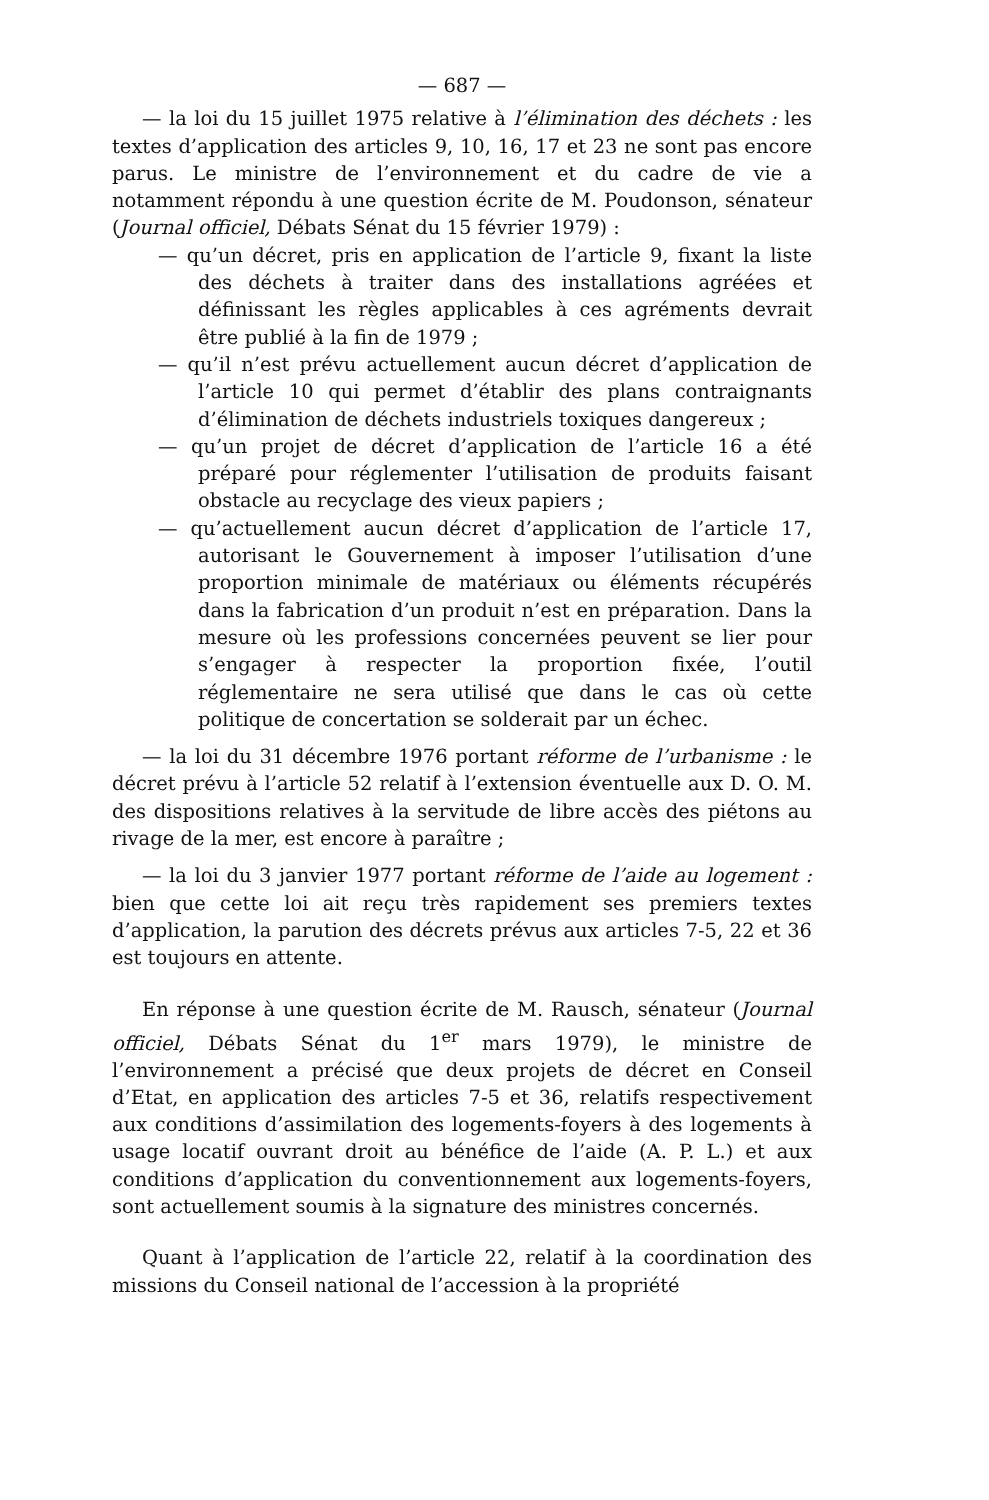— 687 —
— la loi du 15 juillet 1975 relative à l’élimination des déchets : les textes d’application des articles 9, 10, 16, 17 et 23 ne sont pas encore parus. Le ministre de l’environnement et du cadre de vie a notamment répondu à une question écrite de M. Poudonson, sénateur (Journal officiel, Débats Sénat du 15 février 1979) :
— qu’un décret, pris en application de l’article 9, fixant la liste des déchets à traiter dans des installations agréées et définissant les règles applicables à ces agréments devrait être publié à la fin de 1979 ;
— qu’il n’est prévu actuellement aucun décret d’application de l’article 10 qui permet d’établir des plans contraignants d’élimination de déchets industriels toxiques dangereux ;
— qu’un projet de décret d’application de l’article 16 a été préparé pour réglementer l’utilisation de produits faisant obstacle au recyclage des vieux papiers ;
— qu’actuellement aucun décret d’application de l’article 17, autorisant le Gouvernement à imposer l’utilisation d’une proportion minimale de matériaux ou éléments récupérés dans la fabrication d’un produit n’est en préparation. Dans la mesure où les professions concernées peuvent se lier pour s’engager à respecter la proportion fixée, l’outil réglementaire ne sera utilisé que dans le cas où cette politique de concertation se solderait par un échec.
— la loi du 31 décembre 1976 portant réforme de l’urbanisme : le décret prévu à l’article 52 relatif à l’extension éventuelle aux D. O. M. des dispositions relatives à la servitude de libre accès des piétons au rivage de la mer, est encore à paraître ;
— la loi du 3 janvier 1977 portant réforme de l’aide au logement : bien que cette loi ait reçu très rapidement ses premiers textes d’application, la parution des décrets prévus aux articles 7-5, 22 et 36 est toujours en attente.
En réponse à une question écrite de M. Rausch, sénateur (Journal officiel, Débats Sénat du 1<sup>er</sup> mars 1979), le ministre de l’environnement a précisé que deux projets de décret en Conseil d’Etat, en application des articles 7-5 et 36, relatifs respectivement aux conditions d’assimilation des logements-foyers à des logements à usage locatif ouvrant droit au bénéfice de l’aide (A. P. L.) et aux conditions d’application du conventionnement aux logements-foyers, sont actuellement soumis à la signature des ministres concernés.
Quant à l’application de l’article 22, relatif à la coordination des missions du Conseil national de l’accession à la propriété